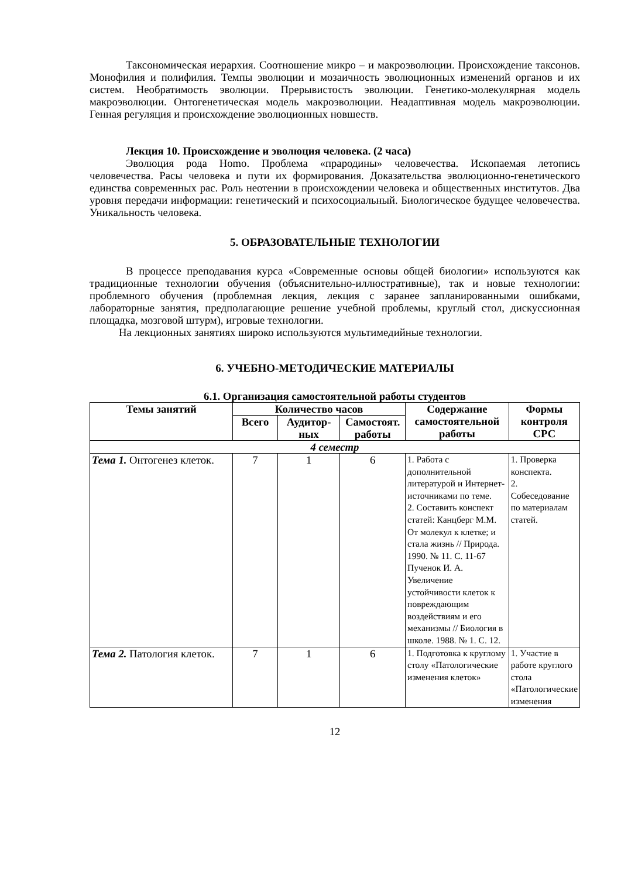Таксономическая иерархия. Соотношение микро – и макроэволюции. Происхождение таксонов. Монофилия и полифилия. Темпы эволюции и мозаичность эволюционных изменений органов и их систем. Необратимость эволюции. Прерывистость эволюции. Генетико-молекулярная модель макроэволюции. Онтогенетическая модель макроэволюции. Неадаптивная модель макроэволюции. Генная регуляция и происхождение эволюционных новшеств.
Лекция 10. Происхождение и эволюция человека. (2 часа)
Эволюция рода Homo. Проблема «прародины» человечества. Ископаемая летопись человечества. Расы человека и пути их формирования. Доказательства эволюционно-генетического единства современных рас. Роль неотении в происхождении человека и общественных институтов. Два уровня передачи информации: генетический и психосоциальный. Биологическое будущее человечества. Уникальность человека.
5. ОБРАЗОВАТЕЛЬНЫЕ ТЕХНОЛОГИИ
В процессе преподавания курса «Современные основы общей биологии» используются как традиционные технологии обучения (объяснительно-иллюстративные), так и новые технологии: проблемного обучения (проблемная лекция, лекция с заранее запланированными ошибками, лабораторные занятия, предполагающие решение учебной проблемы, круглый стол, дискуссионная площадка, мозговой штурм), игровые технологии.
На лекционных занятиях широко используются мультимедийные технологии.
6. УЧЕБНО-МЕТОДИЧЕСКИЕ МАТЕРИАЛЫ
6.1. Организация самостоятельной работы студентов
| Темы занятий | Количество часов | | | Содержание самостоятельной работы | Формы контроля СРС |
| --- | --- | --- | --- | --- | --- |
| | Всего | Аудитор-ных | Самостоят. работы | | |
| 4 семестр | | | | | |
| Тема 1. Онтогенез клеток. | 7 | 1 | 6 | 1. Работа с дополнительной литературой и Интернет-источниками по теме. 2. Составить конспект статей: Канцберг М.М. От молекул к клетке; и стала жизнь // Природа. 1990. № 11. С. 11-67 Пученок И. А. Увеличение устойчивости клеток к повреждающим воздействиям и его механизмы // Биология в школе. 1988. № 1. С. 12. | 1. Проверка конспекта. 2. Собеседование по материалам статей. |
| Тема 2. Патология клеток. | 7 | 1 | 6 | 1. Подготовка к круглому столу «Патологические изменения клеток» | 1. Участие в работе круглого стола «Патологические изменения |
12